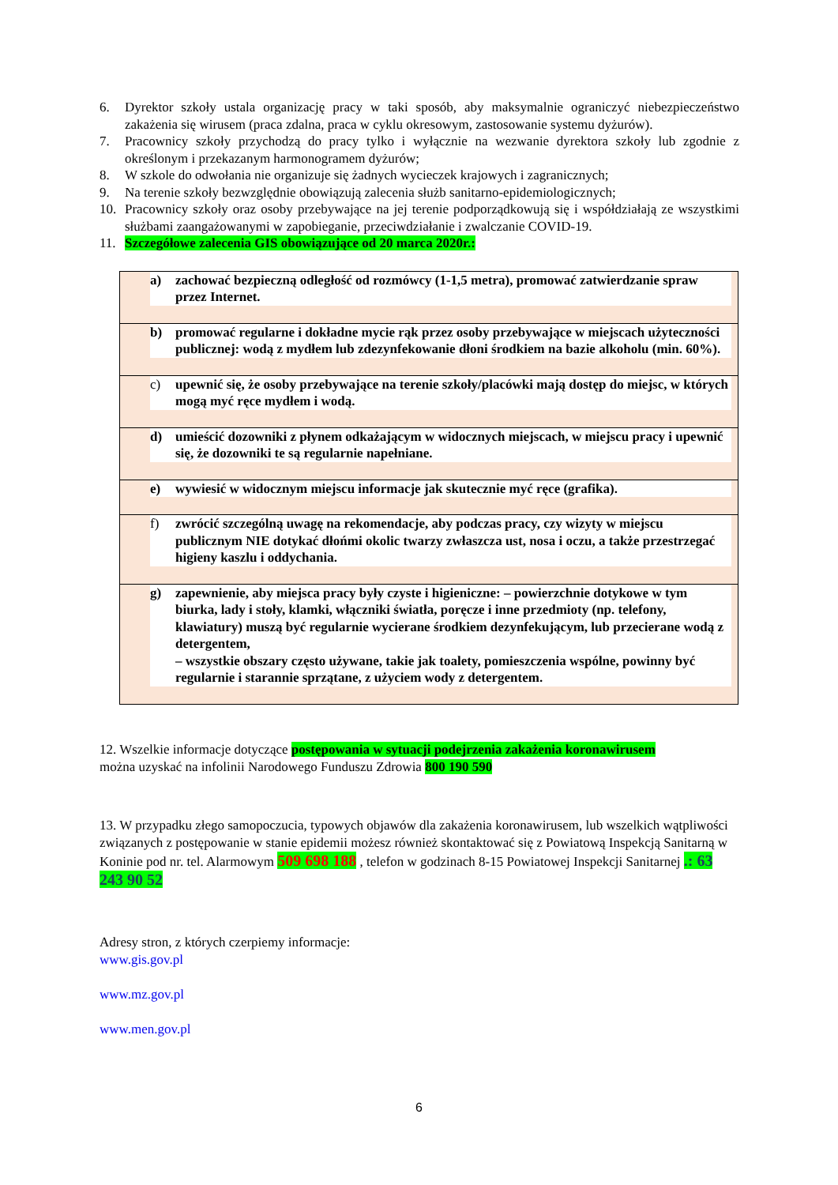6. Dyrektor szkoły ustala organizację pracy w taki sposób, aby maksymalnie ograniczyć niebezpieczeństwo zakażenia się wirusem (praca zdalna, praca w cyklu okresowym, zastosowanie systemu dyżurów).
7. Pracownicy szkoły przychodzą do pracy tylko i wyłącznie na wezwanie dyrektora szkoły lub zgodnie z określonym i przekazanym harmonogramem dyżurów;
8. W szkole do odwołania nie organizuje się żadnych wycieczek krajowych i zagranicznych;
9. Na terenie szkoły bezwzględnie obowiązują zalecenia służb sanitarno-epidemiologicznych;
10. Pracownicy szkoły oraz osoby przebywające na jej terenie podporządkowują się i współdziałają ze wszystkimi służbami zaangażowanymi w zapobieganie, przeciwdziałanie i zwalczanie COVID-19.
11. Szczegółowe zalecenia GIS obowiązujące od 20 marca 2020r.:
| a) zachować bezpieczną odległość od rozmówcy (1-1,5 metra), promować zatwierdzanie spraw przez Internet. |
| b) promować regularne i dokładne mycie rąk przez osoby przebywające w miejscach użyteczności publicznej: wodą z mydłem lub zdezynfekowanie dłoni środkiem na bazie alkoholu (min. 60%). |
| c) upewnić się, że osoby przebywające na terenie szkoły/placówki mają dostęp do miejsc, w których mogą myć ręce mydłem i wodą. |
| d) umieścić dozowniki z płynem odkażającym w widocznych miejscach, w miejscu pracy i upewnić się, że dozowniki te są regularnie napełniane. |
| e) wywiesić w widocznym miejscu informacje jak skutecznie myć ręce (grafika). |
| f) zwrócić szczególną uwagę na rekomendacje, aby podczas pracy, czy wizyty w miejscu publicznym NIE dotykać dłońmi okolic twarzy zwłaszcza ust, nosa i oczu, a także przestrzegać higieny kaszlu i oddychania. |
| g) zapewnienie, aby miejsca pracy były czyste i higieniczne: – powierzchnie dotykowe w tym biurka, lady i stoły, klamki, włączniki światła, poręcze i inne przedmioty (np. telefony, klawiatury) muszą być regularnie wycierane środkiem dezynfekującym, lub przecierane wodą z detergentem, – wszystkie obszary często używane, takie jak toalety, pomieszczenia wspólne, powinny być regularnie i starannie sprzątane, z użyciem wody z detergentem. |
12. Wszelkie informacje dotyczące postępowania w sytuacji podejrzenia zakażenia koronawirusem
można uzyskać na infolinii Narodowego Funduszu Zdrowia 800 190 590
13. W przypadku złego samopoczucia, typowych objawów dla zakażenia koronawirusem, lub wszelkich wątpliwości związanych z postępowanie w stanie epidemii możesz również skontaktować się z Powiatową Inspekcją Sanitarną w Koninie pod nr. tel. Alarmowym 509 698 188 , telefon w godzinach 8-15 Powiatowej Inspekcji Sanitarnej .: 63 243 90 52
Adresy stron, z których czerpiemy informacje:
www.gis.gov.pl
www.mz.gov.pl
www.men.gov.pl
6